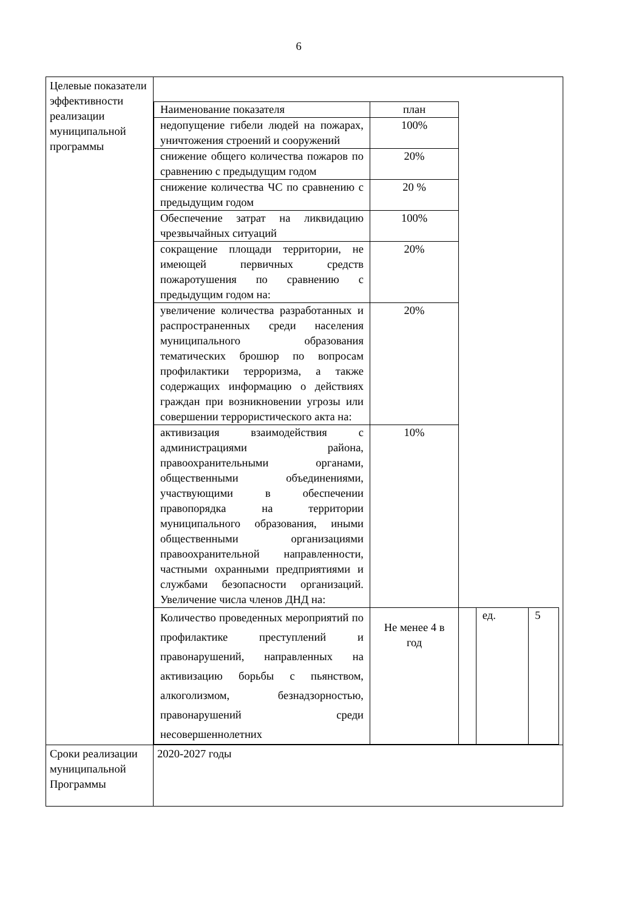6
| Целевые показатели эффективности реализации муниципальной программы | / Наименование показателя / план / / / / / недопущение гибели людей на пожарах, уничтожения строений и сооружений / 100% / / / / / снижение общего количества пожаров по сравнению с предыдущим годом / 20% / / / / / снижение количества ЧС по сравнению с предыдущим годом / 20 % / / / / / Обеспечение затрат на ликвидацию чрезвычайных ситуаций / 100% / / / / / сокращение площади территории, не имеющей первичных средств пожаротушения по сравнению с предыдущим годом на: / 20% / / / / / увеличение количества разработанных и распространенных среди населения муниципального образования тематических брошюр по вопросам профилактики терроризма, а также содержащих информацию о действиях граждан при возникновении угрозы или совершении террористического акта на: / 20% / / / / / активизация взаимодействия с администрациями района, правоохранительными органами, общественными объединениями, участвующими в обеспечении правопорядка на территории муниципального образования, иными общественными организациями правоохранительной направленности, частными охранными предприятиями и службами безопасности организаций. Увеличение числа членов ДНД на: / 10% / / / / / Количество проведенных мероприятий по профилактике преступлений и правонарушений, направленных на активизацию борьбы с пьянством, алкоголизмом, безнадзорностью, правонарушений среди несовершеннолетних / Не менее 4 в год / / ед. / 5 / |
| Сроки реализации муниципальной Программы | 2020-2027 годы |